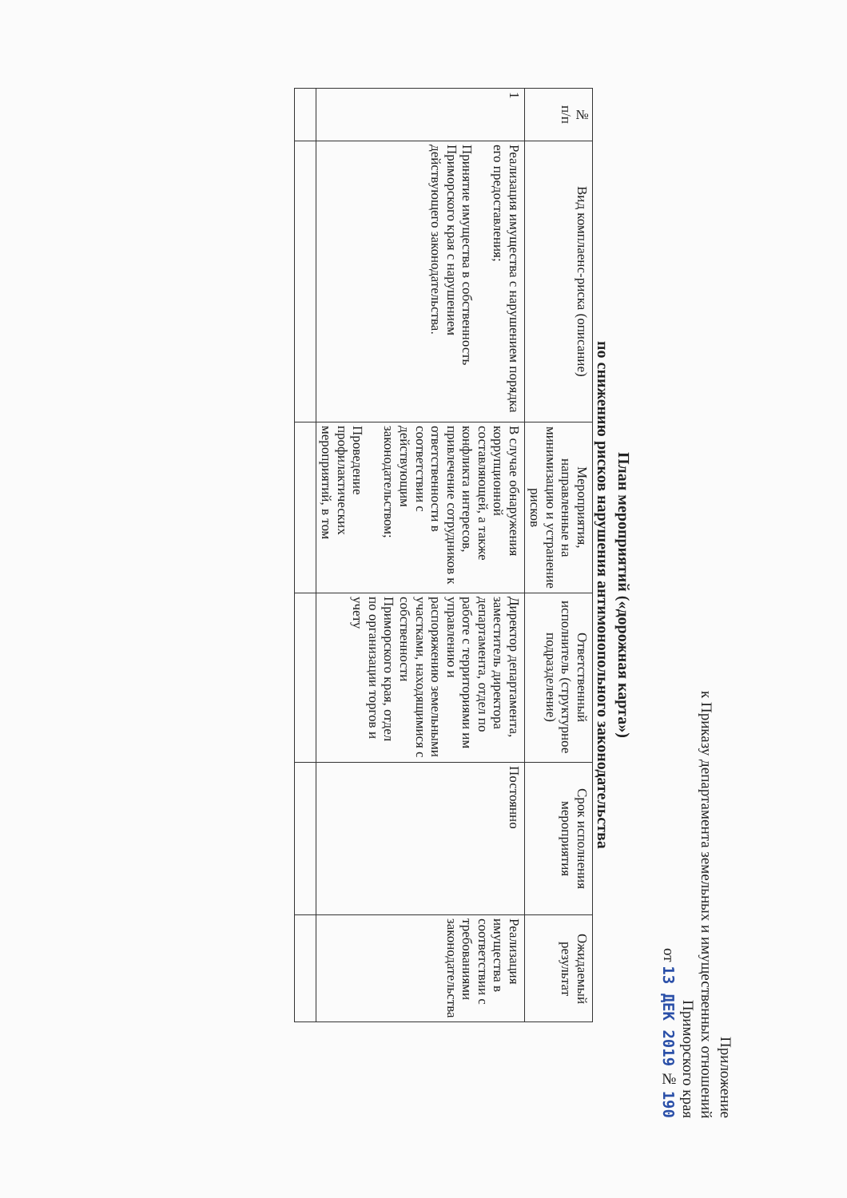Приложение
к Приказу департамента земельных и имущественных отношений
Приморского края
от 13 ДЕК 2019 № 190
План мероприятий («дорожная карта»)
по снижению рисков нарушения антимонопольного законодательства
| № п/п | Вид комплаенс-риска (описание) | Мероприятия, направленные на минимизацию и устранение рисков | Ответственный исполнитель (структурное подразделение) | Срок исполнения мероприятия | Ожидаемый результат |
| --- | --- | --- | --- | --- | --- |
| 1 | Реализация имущества с нарушением порядка его предоставления; Принятие имущества в собственность Приморского края с нарушением действующего законодательства. | В случае обнаружения коррупционной составляющей, а также конфликта интересов, привлечение сотрудников к ответственности в соответствии с действующим законодательством; Проведение профилактических мероприятий, в том | Директор департамента, заместитель директора департамента, отдел по работе с территориями им управлению и распоряжению земельными участками, находящимися с собственности Приморского края, отдел по организации торгов и учету | Постоянно | Реализация имущества в соответствии с требованиями законодательства |